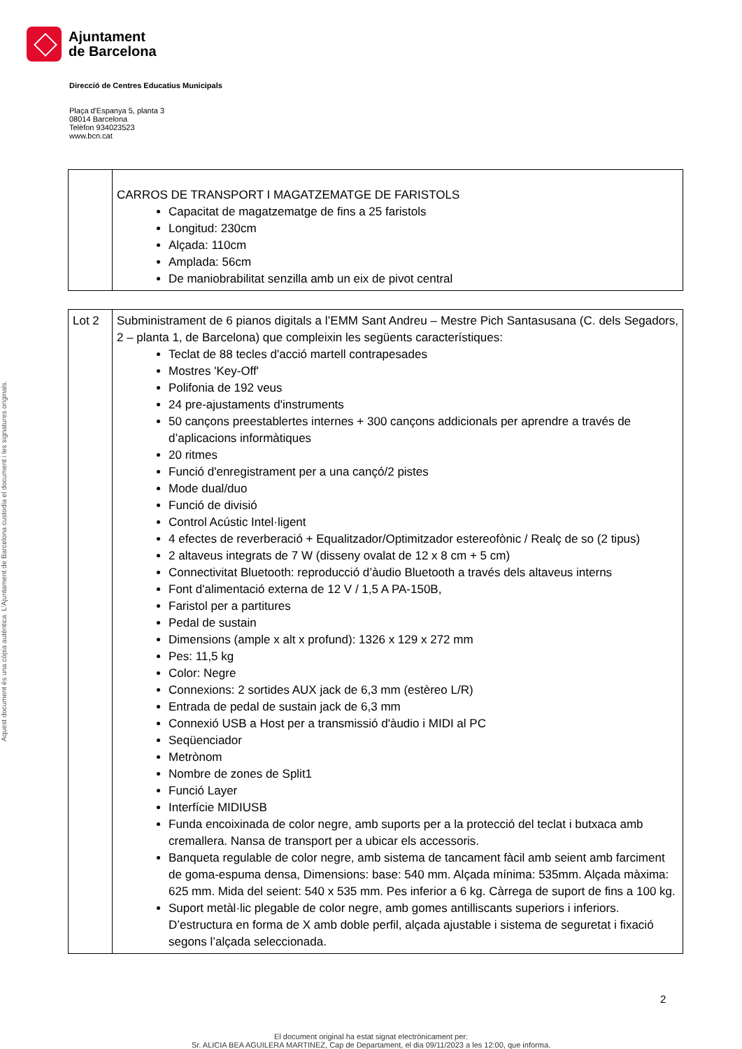Aquest document és una còpia autèntica. L'Ajuntament de Barcelona custodia el document i les signatures originals.
Ajuntament
de Barcelona
Direcció de Centres Educatius Municipals
Plaça d'Espanya 5, planta 3
08014 Barcelona
Telèfon 934023523
www.bcn.cat
| | CARROS DE TRANSPORT I MAGATZEMATGE DE FARISTOLS Capacitat de magatzematge de fins a 25 faristols Longitud: 230cm Alçada: 110cm Amplada: 56cm De maniobrabilitat senzilla amb un eix de pivot central |
| Lot 2 | Subministrament de 6 pianos digitals a l’EMM Sant Andreu – Mestre Pich Santasusana (C. dels Segadors, 2 – planta 1, de Barcelona) que compleixin les següents característiques: Teclat de 88 tecles d'acció martell contrapesades Mostres 'Key-Off' Polifonia de 192 veus 24 pre-ajustaments d'instruments 50 cançons preestablertes internes + 300 cançons addicionals per aprendre a través de d’aplicacions informàtiques 20 ritmes Funció d'enregistrament per a una cançó/2 pistes Mode dual/duo Funció de divisió Control Acústic Intel·ligent 4 efectes de reverberació + Equalitzador/Optimitzador estereofònic / Realç de so (2 tipus) 2 altaveus integrats de 7 W (disseny ovalat de 12 x 8 cm + 5 cm) Connectivitat Bluetooth: reproducció d’àudio Bluetooth a través dels altaveus interns Font d'alimentació externa de 12 V / 1,5 A PA-150B, Faristol per a partitures Pedal de sustain Dimensions (ample x alt x profund): 1326 x 129 x 272 mm Pes: 11,5 kg Color: Negre Connexions: 2 sortides AUX jack de 6,3 mm (estèreo L/R) Entrada de pedal de sustain jack de 6,3 mm Connexió USB a Host per a transmissió d'àudio i MIDI al PC Seqüenciador Metrònom Nombre de zones de Split1 Funció Layer Interfície MIDIUSB Funda encoixinada de color negre, amb suports per a la protecció del teclat i butxaca amb cremallera. Nansa de transport per a ubicar els accessoris. Banqueta regulable de color negre, amb sistema de tancament fàcil amb seient amb farciment de goma-espuma densa, Dimensions: base: 540 mm. Alçada mínima: 535mm. Alçada màxima: 625 mm. Mida del seient: 540 x 535 mm. Pes inferior a 6 kg. Càrrega de suport de fins a 100 kg. Suport metàl·lic plegable de color negre, amb gomes antilliscants superiors i inferiors. D’estructura en forma de X amb doble perfil, alçada ajustable i sistema de seguretat i fixació segons l’alçada seleccionada. |
2
El document original ha estat signat electrònicament per:
Sr. ALICIA BEA AGUILERA MARTINEZ, Cap de Departament, el dia 09/11/2023 a les 12:00, que informa.